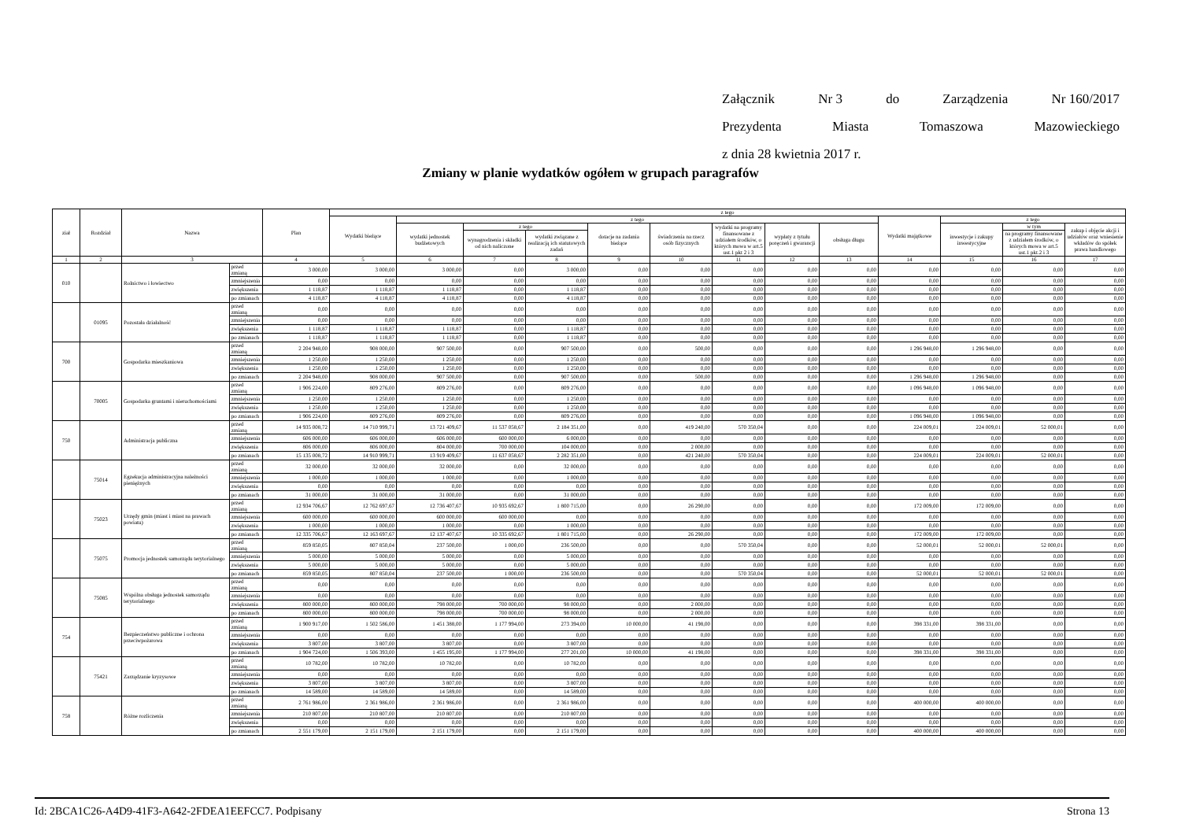Załącznik Nr 3 do Zarządzenia Nr 160/2017
Prezydenta Miasta Tomaszowa Mazowieckiego
z dnia 28 kwietnia 2017 r.
Zmiany w planie wydatków ogółem w grupach paragrafów
| ział | Rozdział | Nazwa | | Plan | z tego | | | | | | | | | | | | |
| --- | --- | --- | --- | --- | --- | --- | --- | --- | --- | --- | --- | --- | --- | --- | --- | --- | --- |
| | | | | | Wydatki bieżące | z tego | | | | | | | | Wydatki majątkowe | z tego | | |
| | | | | | | wydatki jednostek budżetowych | z tego | | dotacje na zadania bieżące | świadczenia na rzecz osób fizycznych | wydatki na programy finansowane z udziałem środków, o których mowa w art.5 ust.1 pkt 2 i 3 | wypłaty z tytułu poręczeń i gwarancji | obsługa długu | | inwestycje i zakupy inwestycyjne | w tym | zakup i objęcie akcji i udziałów oraz wniesienie wkładów do spółek prawa handlowego |
| | | | | | | | wynagrodzenia i składki od nich naliczone | wydatki związane z realizacją ich statutowych zadań | | | | | | | | na programy finansowane z udziałem środków, o których mowa w art.5 ust.1 pkt.2 i 3 | |
| 1 | 2 | 3 | | 4 | 5 | 6 | 7 | 8 | 9 | 10 | 11 | 12 | 13 | 14 | 15 | 16 | 17 |
| 010 | | Rolnictwo i łowiectwo | przed zmianą | 3 000,00 | 3 000,00 | 3 000,00 | 0,00 | 3 000,00 | 0,00 | 0,00 | 0,00 | 0,00 | 0,00 | 0,00 | 0,00 | 0,00 | 0,00 |
| | | | zmniejszenia | 0,00 | 0,00 | 0,00 | 0,00 | 0,00 | 0,00 | 0,00 | 0,00 | 0,00 | 0,00 | 0,00 | 0,00 | 0,00 | 0,00 |
| | | | zwiększenia | 1 118,87 | 1 118,87 | 1 118,87 | 0,00 | 1 118,87 | 0,00 | 0,00 | 0,00 | 0,00 | 0,00 | 0,00 | 0,00 | 0,00 | 0,00 |
| | | | po zmianach | 4 118,87 | 4 118,87 | 4 118,87 | 0,00 | 4 118,87 | 0,00 | 0,00 | 0,00 | 0,00 | 0,00 | 0,00 | 0,00 | 0,00 | 0,00 |
| | 01095 | Pozostała działalność | przed zmianą | 0,00 | 0,00 | 0,00 | 0,00 | 0,00 | 0,00 | 0,00 | 0,00 | 0,00 | 0,00 | 0,00 | 0,00 | 0,00 | 0,00 |
| | | | zmniejszenia | 0,00 | 0,00 | 0,00 | 0,00 | 0,00 | 0,00 | 0,00 | 0,00 | 0,00 | 0,00 | 0,00 | 0,00 | 0,00 | 0,00 |
| | | | zwiększenia | 1 118,87 | 1 118,87 | 1 118,87 | 0,00 | 1 118,87 | 0,00 | 0,00 | 0,00 | 0,00 | 0,00 | 0,00 | 0,00 | 0,00 | 0,00 |
| | | | po zmianach | 1 118,87 | 1 118,87 | 1 118,87 | 0,00 | 1 118,87 | 0,00 | 0,00 | 0,00 | 0,00 | 0,00 | 0,00 | 0,00 | 0,00 | 0,00 |
| 700 | | Gospodarka mieszkaniowa | przed zmianą | 2 204 948,00 | 908 000,00 | 907 500,00 | 0,00 | 907 500,00 | 0,00 | 500,00 | 0,00 | 0,00 | 0,00 | 1 296 948,00 | 1 296 948,00 | 0,00 | 0,00 |
| | | | zmniejszenia | 1 250,00 | 1 250,00 | 1 250,00 | 0,00 | 1 250,00 | 0,00 | 0,00 | 0,00 | 0,00 | 0,00 | 0,00 | 0,00 | 0,00 | 0,00 |
| | | | zwiększenia | 1 250,00 | 1 250,00 | 1 250,00 | 0,00 | 1 250,00 | 0,00 | 0,00 | 0,00 | 0,00 | 0,00 | 0,00 | 0,00 | 0,00 | 0,00 |
| | | | po zmianach | 2 204 948,00 | 908 000,00 | 907 500,00 | 0,00 | 907 500,00 | 0,00 | 500,00 | 0,00 | 0,00 | 0,00 | 1 296 948,00 | 1 296 948,00 | 0,00 | 0,00 |
| | 70005 | Gospodarka gruntami i nieruchomościami | przed zmianą | 1 906 224,00 | 809 276,00 | 809 276,00 | 0,00 | 809 276,00 | 0,00 | 0,00 | 0,00 | 0,00 | 0,00 | 1 096 948,00 | 1 096 948,00 | 0,00 | 0,00 |
| | | | zmniejszenia | 1 250,00 | 1 250,00 | 1 250,00 | 0,00 | 1 250,00 | 0,00 | 0,00 | 0,00 | 0,00 | 0,00 | 0,00 | 0,00 | 0,00 | 0,00 |
| | | | zwiększenia | 1 250,00 | 1 250,00 | 1 250,00 | 0,00 | 1 250,00 | 0,00 | 0,00 | 0,00 | 0,00 | 0,00 | 0,00 | 0,00 | 0,00 | 0,00 |
| | | | po zmianach | 1 906 224,00 | 809 276,00 | 809 276,00 | 0,00 | 809 276,00 | 0,00 | 0,00 | 0,00 | 0,00 | 0,00 | 1 096 948,00 | 1 096 948,00 | 0,00 | 0,00 |
| 750 | | Administracja publiczna | przed zmianą | 14 935 008,72 | 14 710 999,71 | 13 721 409,67 | 11 537 058,67 | 2 184 351,00 | 0,00 | 419 240,00 | 570 350,04 | 0,00 | 0,00 | 224 009,01 | 224 009,01 | 52 000,01 | 0,00 |
| | | | zmniejszenia | 606 000,00 | 606 000,00 | 606 000,00 | 600 000,00 | 6 000,00 | 0,00 | 0,00 | 0,00 | 0,00 | 0,00 | 0,00 | 0,00 | 0,00 | 0,00 |
| | | | zwiększenia | 806 000,00 | 806 000,00 | 804 000,00 | 700 000,00 | 104 000,00 | 0,00 | 2 000,00 | 0,00 | 0,00 | 0,00 | 0,00 | 0,00 | 0,00 | 0,00 |
| | | | po zmianach | 15 135 008,72 | 14 910 999,71 | 13 919 409,67 | 11 637 058,67 | 2 282 351,00 | 0,00 | 421 240,00 | 570 350,04 | 0,00 | 0,00 | 224 009,01 | 224 009,01 | 52 000,01 | 0,00 |
| | 75014 | Egzekucja administracyjna należności pieniężnych | przed zmianą | 32 000,00 | 32 000,00 | 32 000,00 | 0,00 | 32 000,00 | 0,00 | 0,00 | 0,00 | 0,00 | 0,00 | 0,00 | 0,00 | 0,00 | 0,00 |
| | | | zmniejszenia | 1 000,00 | 1 000,00 | 1 000,00 | 0,00 | 1 000,00 | 0,00 | 0,00 | 0,00 | 0,00 | 0,00 | 0,00 | 0,00 | 0,00 | 0,00 |
| | | | zwiększenia | 0,00 | 0,00 | 0,00 | 0,00 | 0,00 | 0,00 | 0,00 | 0,00 | 0,00 | 0,00 | 0,00 | 0,00 | 0,00 | 0,00 |
| | | | po zmianach | 31 000,00 | 31 000,00 | 31 000,00 | 0,00 | 31 000,00 | 0,00 | 0,00 | 0,00 | 0,00 | 0,00 | 0,00 | 0,00 | 0,00 | 0,00 |
| | 75023 | Urzędy gmin (miast i miast na prawach powiatu) | przed zmianą | 12 934 706,67 | 12 762 697,67 | 12 736 407,67 | 10 935 692,67 | 1 800 715,00 | 0,00 | 26 290,00 | 0,00 | 0,00 | 0,00 | 172 009,00 | 172 009,00 | 0,00 | 0,00 |
| | | | zmniejszenia | 600 000,00 | 600 000,00 | 600 000,00 | 600 000,00 | 0,00 | 0,00 | 0,00 | 0,00 | 0,00 | 0,00 | 0,00 | 0,00 | 0,00 | 0,00 |
| | | | zwiększenia | 1 000,00 | 1 000,00 | 1 000,00 | 0,00 | 1 000,00 | 0,00 | 0,00 | 0,00 | 0,00 | 0,00 | 0,00 | 0,00 | 0,00 | 0,00 |
| | | | po zmianach | 12 335 706,67 | 12 163 697,67 | 12 137 407,67 | 10 335 692,67 | 1 801 715,00 | 0,00 | 26 290,00 | 0,00 | 0,00 | 0,00 | 172 009,00 | 172 009,00 | 0,00 | 0,00 |
| | 75075 | Promocja jednostek samorządu terytorialnego | przed zmianą | 859 850,05 | 807 850,04 | 237 500,00 | 1 000,00 | 236 500,00 | 0,00 | 0,00 | 570 350,04 | 0,00 | 0,00 | 52 000,01 | 52 000,01 | 52 000,01 | 0,00 |
| | | | zmniejszenia | 5 000,00 | 5 000,00 | 5 000,00 | 0,00 | 5 000,00 | 0,00 | 0,00 | 0,00 | 0,00 | 0,00 | 0,00 | 0,00 | 0,00 | 0,00 |
| | | | zwiększenia | 5 000,00 | 5 000,00 | 5 000,00 | 0,00 | 5 000,00 | 0,00 | 0,00 | 0,00 | 0,00 | 0,00 | 0,00 | 0,00 | 0,00 | 0,00 |
| | | | po zmianach | 859 850,05 | 807 850,04 | 237 500,00 | 1 000,00 | 236 500,00 | 0,00 | 0,00 | 570 350,04 | 0,00 | 0,00 | 52 000,01 | 52 000,01 | 52 000,01 | 0,00 |
| | 75085 | Wspólna obsługa jednostek samorządu terytorialnego | przed zmianą | 0,00 | 0,00 | 0,00 | 0,00 | 0,00 | 0,00 | 0,00 | 0,00 | 0,00 | 0,00 | 0,00 | 0,00 | 0,00 | 0,00 |
| | | | zmniejszenia | 0,00 | 0,00 | 0,00 | 0,00 | 0,00 | 0,00 | 0,00 | 0,00 | 0,00 | 0,00 | 0,00 | 0,00 | 0,00 | 0,00 |
| | | | zwiększenia | 800 000,00 | 800 000,00 | 798 000,00 | 700 000,00 | 98 000,00 | 0,00 | 2 000,00 | 0,00 | 0,00 | 0,00 | 0,00 | 0,00 | 0,00 | 0,00 |
| | | | po zmianach | 800 000,00 | 800 000,00 | 798 000,00 | 700 000,00 | 98 000,00 | 0,00 | 2 000,00 | 0,00 | 0,00 | 0,00 | 0,00 | 0,00 | 0,00 | 0,00 |
| 754 | | Bezpieczeństwo publiczne i ochrona przeciwpożarowa | przed zmianą | 1 900 917,00 | 1 502 586,00 | 1 451 388,00 | 1 177 994,00 | 273 394,00 | 10 000,00 | 41 198,00 | 0,00 | 0,00 | 0,00 | 398 331,00 | 398 331,00 | 0,00 | 0,00 |
| | | | zmniejszenia | 0,00 | 0,00 | 0,00 | 0,00 | 0,00 | 0,00 | 0,00 | 0,00 | 0,00 | 0,00 | 0,00 | 0,00 | 0,00 | 0,00 |
| | | | zwiększenia | 3 807,00 | 3 807,00 | 3 807,00 | 0,00 | 3 807,00 | 0,00 | 0,00 | 0,00 | 0,00 | 0,00 | 0,00 | 0,00 | 0,00 | 0,00 |
| | | | po zmianach | 1 904 724,00 | 1 506 393,00 | 1 455 195,00 | 1 177 994,00 | 277 201,00 | 10 000,00 | 41 198,00 | 0,00 | 0,00 | 0,00 | 398 331,00 | 398 331,00 | 0,00 | 0,00 |
| | 75421 | Zarządzanie kryzysowe | przed zmianą | 10 782,00 | 10 782,00 | 10 782,00 | 0,00 | 10 782,00 | 0,00 | 0,00 | 0,00 | 0,00 | 0,00 | 0,00 | 0,00 | 0,00 | 0,00 |
| | | | zmniejszenia | 0,00 | 0,00 | 0,00 | 0,00 | 0,00 | 0,00 | 0,00 | 0,00 | 0,00 | 0,00 | 0,00 | 0,00 | 0,00 | 0,00 |
| | | | zwiększenia | 3 807,00 | 3 807,00 | 3 807,00 | 0,00 | 3 807,00 | 0,00 | 0,00 | 0,00 | 0,00 | 0,00 | 0,00 | 0,00 | 0,00 | 0,00 |
| | | | po zmianach | 14 589,00 | 14 589,00 | 14 589,00 | 0,00 | 14 589,00 | 0,00 | 0,00 | 0,00 | 0,00 | 0,00 | 0,00 | 0,00 | 0,00 | 0,00 |
| 758 | | Różne rozliczenia | przed zmianą | 2 761 986,00 | 2 361 986,00 | 2 361 986,00 | 0,00 | 2 361 986,00 | 0,00 | 0,00 | 0,00 | 0,00 | 0,00 | 400 000,00 | 400 000,00 | 0,00 | 0,00 |
| | | | zmniejszenia | 210 807,00 | 210 807,00 | 210 807,00 | 0,00 | 210 807,00 | 0,00 | 0,00 | 0,00 | 0,00 | 0,00 | 0,00 | 0,00 | 0,00 | 0,00 |
| | | | zwiększenia | 0,00 | 0,00 | 0,00 | 0,00 | 0,00 | 0,00 | 0,00 | 0,00 | 0,00 | 0,00 | 0,00 | 0,00 | 0,00 | 0,00 |
| | | | po zmianach | 2 551 179,00 | 2 151 179,00 | 2 151 179,00 | 0,00 | 2 151 179,00 | 0,00 | 0,00 | 0,00 | 0,00 | 0,00 | 400 000,00 | 400 000,00 | 0,00 | 0,00 |
Id: 2BCA1C26-A4D9-41F3-A642-2FDEA1EEFCC7. Podpisany Strona 13